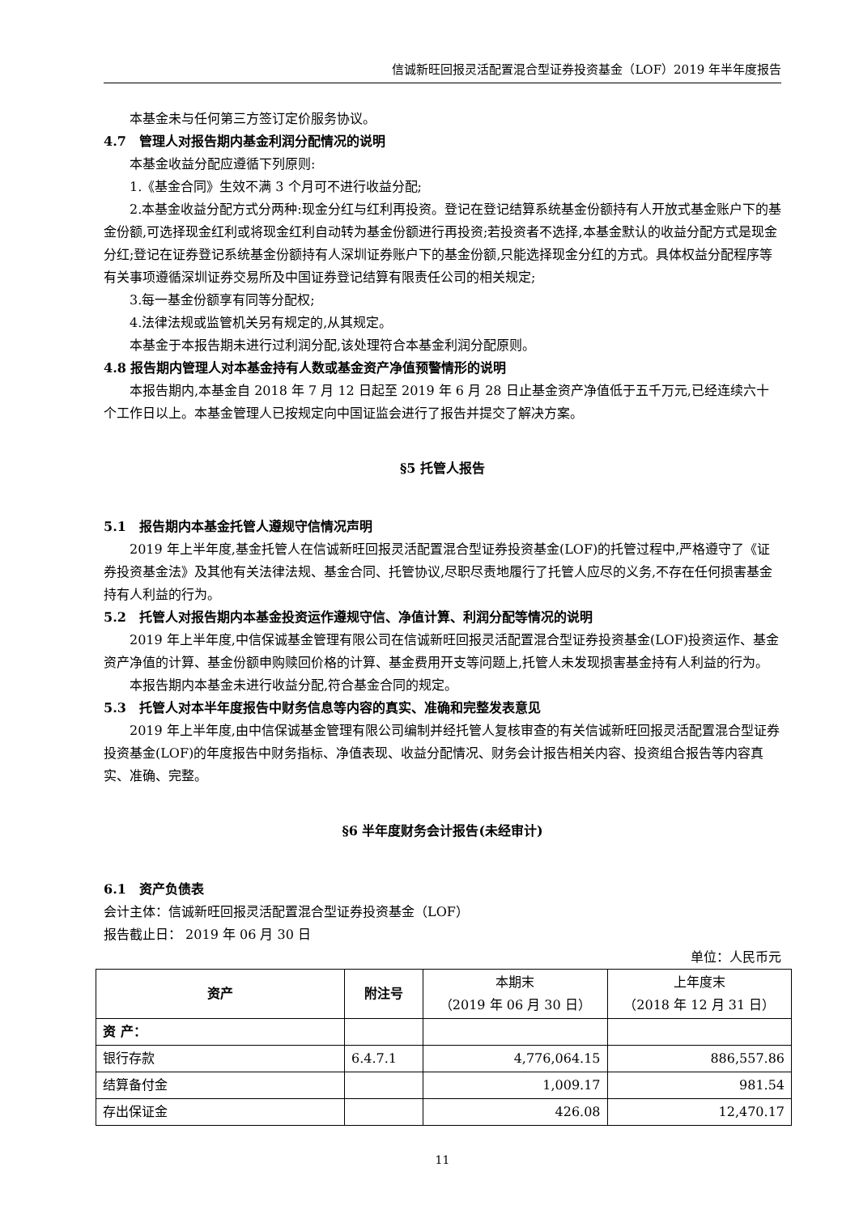信诚新旺回报灵活配置混合型证券投资基金（LOF）2019 年半年度报告
本基金未与任何第三方签订定价服务协议。
4.7　管理人对报告期内基金利润分配情况的说明
本基金收益分配应遵循下列原则:
1.《基金合同》生效不满 3 个月可不进行收益分配;
2.本基金收益分配方式分两种:现金分红与红利再投资。登记在登记结算系统基金份额持有人开放式基金账户下的基金份额,可选择现金红利或将现金红利自动转为基金份额进行再投资;若投资者不选择,本基金默认的收益分配方式是现金分红;登记在证券登记系统基金份额持有人深圳证券账户下的基金份额,只能选择现金分红的方式。具体权益分配程序等有关事项遵循深圳证券交易所及中国证券登记结算有限责任公司的相关规定;
3.每一基金份额享有同等分配权;
4.法律法规或监管机关另有规定的,从其规定。
本基金于本报告期未进行过利润分配,该处理符合本基金利润分配原则。
4.8 报告期内管理人对本基金持有人数或基金资产净值预警情形的说明
本报告期内,本基金自 2018 年 7 月 12 日起至 2019 年 6 月 28 日止基金资产净值低于五千万元,已经连续六十个工作日以上。本基金管理人已按规定向中国证监会进行了报告并提交了解决方案。
§5 托管人报告
5.1　报告期内本基金托管人遵规守信情况声明
2019 年上半年度,基金托管人在信诚新旺回报灵活配置混合型证券投资基金(LOF)的托管过程中,严格遵守了《证券投资基金法》及其他有关法律法规、基金合同、托管协议,尽职尽责地履行了托管人应尽的义务,不存在任何损害基金持有人利益的行为。
5.2　托管人对报告期内本基金投资运作遵规守信、净值计算、利润分配等情况的说明
2019 年上半年度,中信保诚基金管理有限公司在信诚新旺回报灵活配置混合型证券投资基金(LOF)投资运作、基金资产净值的计算、基金份额申购赎回价格的计算、基金费用开支等问题上,托管人未发现损害基金持有人利益的行为。
本报告期内本基金未进行收益分配,符合基金合同的规定。
5.3　托管人对本半年度报告中财务信息等内容的真实、准确和完整发表意见
2019 年上半年度,由中信保诚基金管理有限公司编制并经托管人复核审查的有关信诚新旺回报灵活配置混合型证券投资基金(LOF)的年度报告中财务指标、净值表现、收益分配情况、财务会计报告相关内容、投资组合报告等内容真实、准确、完整。
§6 半年度财务会计报告(未经审计)
6.1　资产负债表
会计主体：信诚新旺回报灵活配置混合型证券投资基金（LOF）
报告截止日： 2019 年 06 月 30 日
单位：人民币元
| 资产 | 附注号 | 本期末 （2019 年 06 月 30 日） | 上年度末 （2018 年 12 月 31 日） |
| --- | --- | --- | --- |
| 资 产： | | | |
| 银行存款 | 6.4.7.1 | 4,776,064.15 | 886,557.86 |
| 结算备付金 | | 1,009.17 | 981.54 |
| 存出保证金 | | 426.08 | 12,470.17 |
11